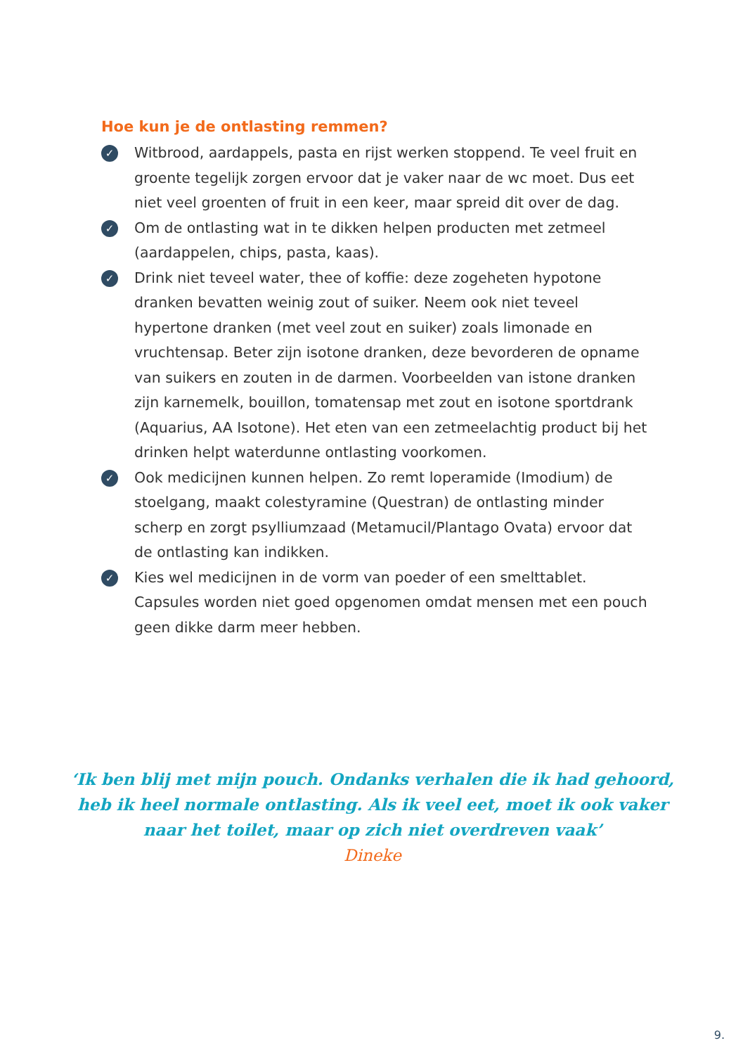Hoe kun je de ontlasting remmen?
✓ Witbrood, aardappels, pasta en rijst werken stoppend. Te veel fruit en groente tegelijk zorgen ervoor dat je vaker naar de wc moet. Dus eet niet veel groenten of fruit in een keer, maar spreid dit over de dag.
✓ Om de ontlasting wat in te dikken helpen producten met zetmeel (aardappelen, chips, pasta, kaas).
✓ Drink niet teveel water, thee of koffie: deze zogeheten hypotone dranken bevatten weinig zout of suiker. Neem ook niet teveel hypertone dranken (met veel zout en suiker) zoals limonade en vruchtensap. Beter zijn isotone dranken, deze bevorderen de opname van suikers en zouten in de darmen. Voorbeelden van istone dranken zijn karnemelk, bouillon, tomatensap met zout en isotone sportdrank (Aquarius, AA Isotone). Het eten van een zetmeelachtig product bij het drinken helpt waterdunne ontlasting voorkomen.
✓ Ook medicijnen kunnen helpen. Zo remt loperamide (Imodium) de stoelgang, maakt colestyramine (Questran) de ontlasting minder scherp en zorgt psylliumzaad (Metamucil/Plantago Ovata) ervoor dat de ontlasting kan indikken.
✓ Kies wel medicijnen in de vorm van poeder of een smelttablet. Capsules worden niet goed opgenomen omdat mensen met een pouch geen dikke darm meer hebben.
‘Ik ben blij met mijn pouch. Ondanks verhalen die ik had gehoord, heb ik heel normale ontlasting. Als ik veel eet, moet ik ook vaker naar het toilet, maar op zich niet overdreven vaak’
Dineke
9.